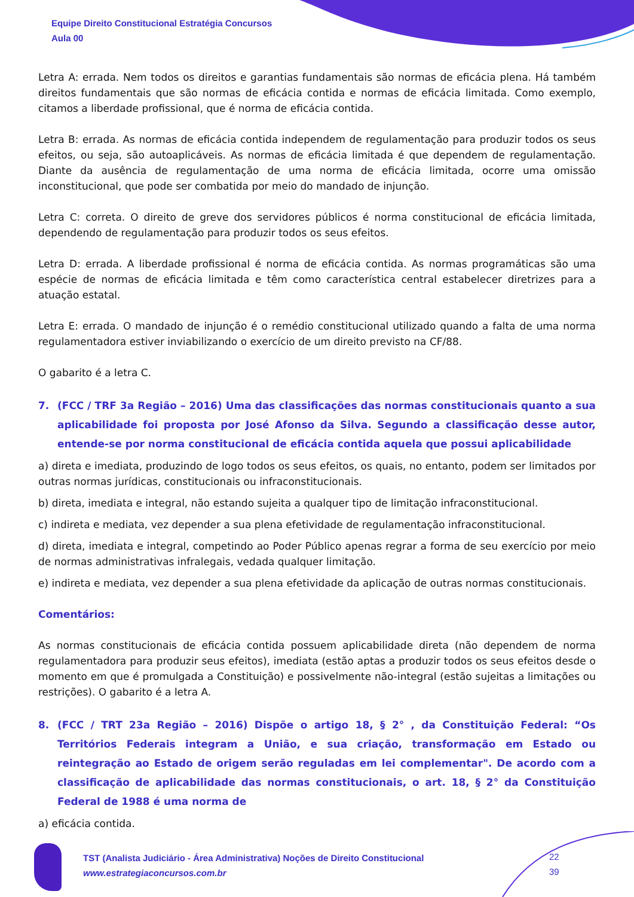Equipe Direito Constitucional Estratégia Concursos
Aula 00
Letra A: errada. Nem todos os direitos e garantias fundamentais são normas de eficácia plena. Há também direitos fundamentais que são normas de eficácia contida e normas de eficácia limitada. Como exemplo, citamos a liberdade profissional, que é norma de eficácia contida.
Letra B: errada. As normas de eficácia contida independem de regulamentação para produzir todos os seus efeitos, ou seja, são autoaplicáveis. As normas de eficácia limitada é que dependem de regulamentação. Diante da ausência de regulamentação de uma norma de eficácia limitada, ocorre uma omissão inconstitucional, que pode ser combatida por meio do mandado de injunção.
Letra C: correta. O direito de greve dos servidores públicos é norma constitucional de eficácia limitada, dependendo de regulamentação para produzir todos os seus efeitos.
Letra D: errada. A liberdade profissional é norma de eficácia contida. As normas programáticas são uma espécie de normas de eficácia limitada e têm como característica central estabelecer diretrizes para a atuação estatal.
Letra E: errada. O mandado de injunção é o remédio constitucional utilizado quando a falta de uma norma regulamentadora estiver inviabilizando o exercício de um direito previsto na CF/88.
O gabarito é a letra C.
7. (FCC / TRF 3a Região – 2016) Uma das classificações das normas constitucionais quanto a sua aplicabilidade foi proposta por José Afonso da Silva. Segundo a classificação desse autor, entende-se por norma constitucional de eficácia contida aquela que possui aplicabilidade
a) direta e imediata, produzindo de logo todos os seus efeitos, os quais, no entanto, podem ser limitados por outras normas jurídicas, constitucionais ou infraconstitucionais.
b) direta, imediata e integral, não estando sujeita a qualquer tipo de limitação infraconstitucional.
c) indireta e mediata, vez depender a sua plena efetividade de regulamentação infraconstitucional.
d) direta, imediata e integral, competindo ao Poder Público apenas regrar a forma de seu exercício por meio de normas administrativas infralegais, vedada qualquer limitação.
e) indireta e mediata, vez depender a sua plena efetividade da aplicação de outras normas constitucionais.
Comentários:
As normas constitucionais de eficácia contida possuem aplicabilidade direta (não dependem de norma regulamentadora para produzir seus efeitos), imediata (estão aptas a produzir todos os seus efeitos desde o momento em que é promulgada a Constituição) e possivelmente não-integral (estão sujeitas a limitações ou restrições). O gabarito é a letra A.
8. (FCC / TRT 23a Região – 2016) Dispõe o artigo 18, § 2° , da Constituição Federal: “Os Territórios Federais integram a União, e sua criação, transformação em Estado ou reintegração ao Estado de origem serão reguladas em lei complementar". De acordo com a classificação de aplicabilidade das normas constitucionais, o art. 18, § 2° da Constituição Federal de 1988 é uma norma de
a) eficácia contida.
TST (Analista Judiciário - Área Administrativa) Noções de Direito Constitucional
www.estrategiaconcursos.com.br
22
39